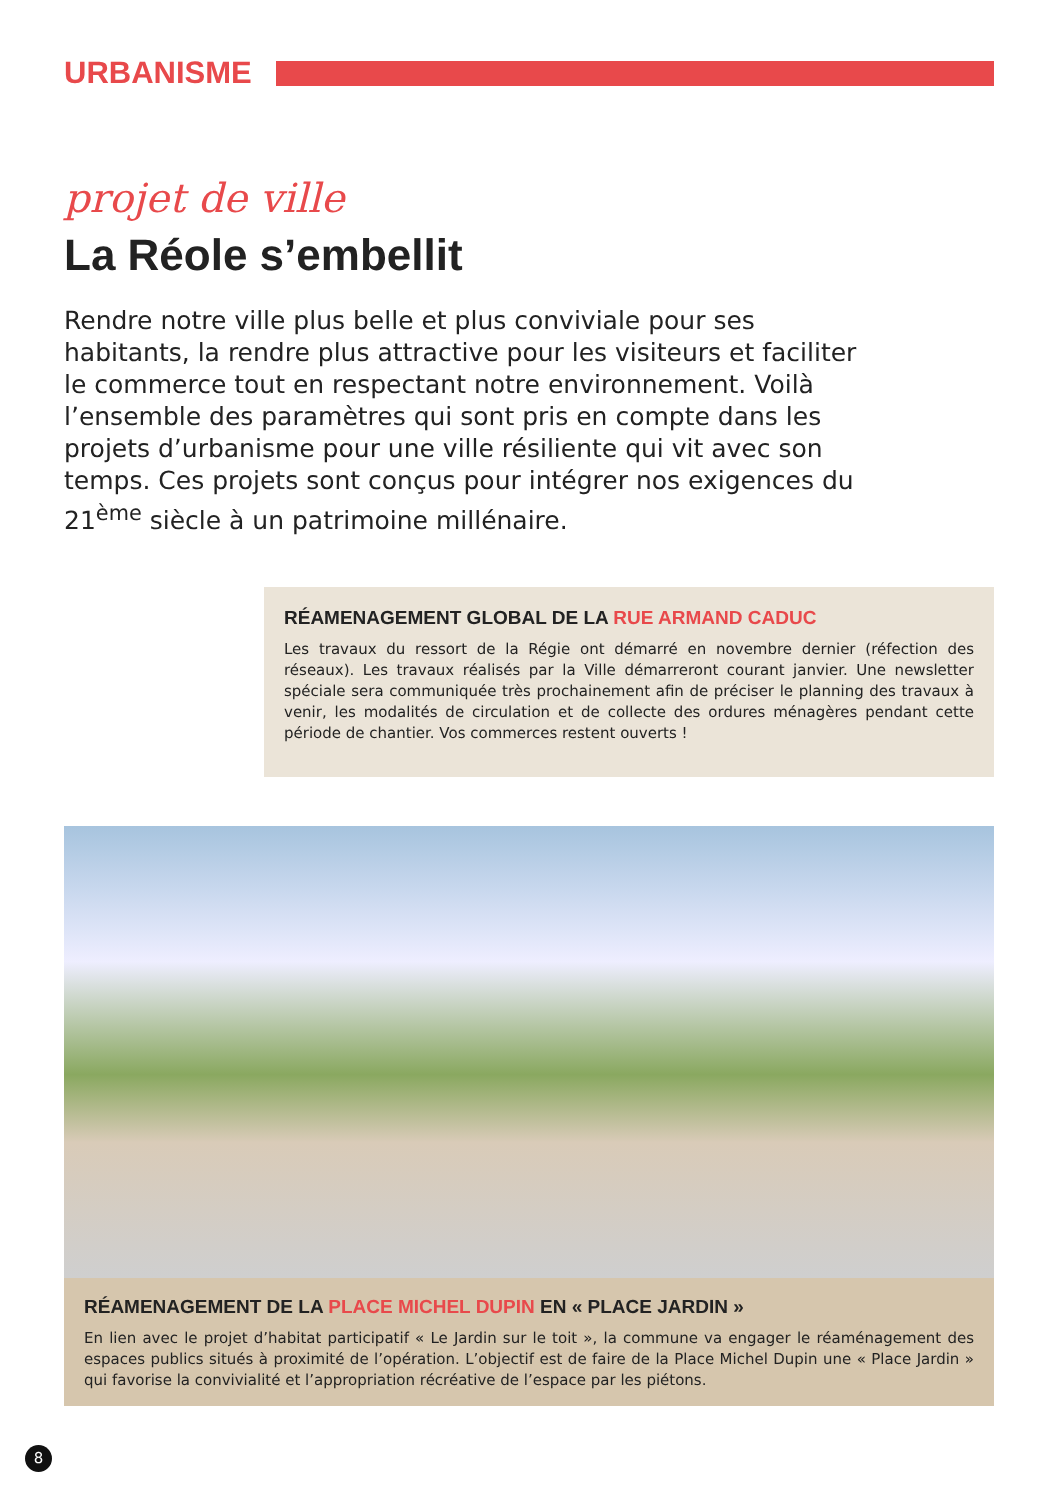URBANISME
projet de ville
La Réole s’embellit
Rendre notre ville plus belle et plus conviviale pour ses habitants, la rendre plus attractive pour les visiteurs et faciliter le commerce tout en respectant notre environnement. Voilà l’ensemble des paramètres qui sont pris en compte dans les projets d’urbanisme pour une ville résiliente qui vit avec son temps. Ces projets sont conçus pour intégrer nos exigences du 21<sup>ème</sup> siècle à un patrimoine millénaire.
RÉAMENAGEMENT GLOBAL DE LA RUE ARMAND CADUC
Les travaux du ressort de la Régie ont démarré en novembre dernier (réfection des réseaux). Les travaux réalisés par la Ville démarreront courant janvier. Une newsletter spéciale sera communiquée très prochainement afin de préciser le planning des travaux à venir, les modalités de circulation et de collecte des ordures ménagères pendant cette période de chantier. Vos commerces restent ouverts !
RÉAMENAGEMENT DE LA PLACE MICHEL DUPIN EN « PLACE JARDIN »
En lien avec le projet d’habitat participatif « Le Jardin sur le toit », la commune va engager le réaménagement des espaces publics situés à proximité de l’opération. L’objectif est de faire de la Place Michel Dupin une « Place Jardin » qui favorise la convivialité et l’appropriation récréative de l’espace par les piétons.
8